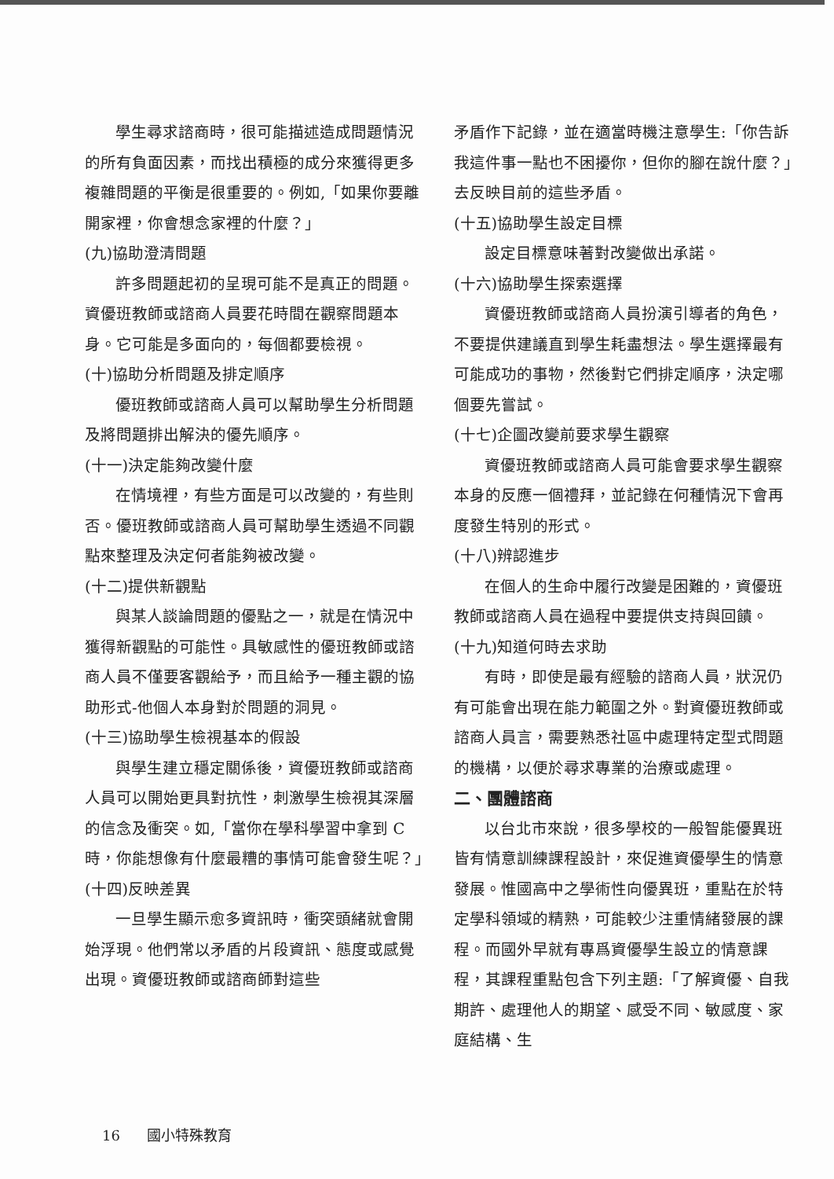學生尋求諮商時，很可能描述造成問題情況的所有負面因素，而找出積極的成分來獲得更多複雜問題的平衡是很重要的。例如,「如果你要離開家裡，你會想念家裡的什麼？」
(九)協助澄清問題
許多問題起初的呈現可能不是真正的問題。資優班教師或諮商人員要花時間在觀察問題本身。它可能是多面向的，每個都要檢視。
(十)協助分析問題及排定順序
優班教師或諮商人員可以幫助學生分析問題及將問題排出解決的優先順序。
(十一)決定能夠改變什麼
在情境裡，有些方面是可以改變的，有些則否。優班教師或諮商人員可幫助學生透過不同觀點來整理及決定何者能夠被改變。
(十二)提供新觀點
與某人談論問題的優點之一，就是在情況中獲得新觀點的可能性。具敏感性的優班教師或諮商人員不僅要客觀給予，而且給予一種主觀的協助形式-他個人本身對於問題的洞見。
(十三)協助學生檢視基本的假設
與學生建立穩定關係後，資優班教師或諮商人員可以開始更具對抗性，刺激學生檢視其深層的信念及衝突。如,「當你在學科學習中拿到 C 時，你能想像有什麼最糟的事情可能會發生呢？」
(十四)反映差異
一旦學生顯示愈多資訊時，衝突頭緒就會開始浮現。他們常以矛盾的片段資訊、態度或感覺出現。資優班教師或諮商師對這些
矛盾作下記錄，並在適當時機注意學生:「你告訴我這件事一點也不困擾你，但你的腳在說什麼？」去反映目前的這些矛盾。
(十五)協助學生設定目標
設定目標意味著對改變做出承諾。
(十六)協助學生探索選擇
資優班教師或諮商人員扮演引導者的角色，不要提供建議直到學生耗盡想法。學生選擇最有可能成功的事物，然後對它們排定順序，決定哪個要先嘗試。
(十七)企圖改變前要求學生觀察
資優班教師或諮商人員可能會要求學生觀察本身的反應一個禮拜，並記錄在何種情況下會再度發生特別的形式。
(十八)辨認進步
在個人的生命中履行改變是困難的，資優班教師或諮商人員在過程中要提供支持與回饋。
(十九)知道何時去求助
有時，即使是最有經驗的諮商人員，狀況仍有可能會出現在能力範圍之外。對資優班教師或諮商人員言，需要熟悉社區中處理特定型式問題的機構，以便於尋求專業的治療或處理。
二、團體諮商
以台北市來說，很多學校的一般智能優異班皆有情意訓練課程設計，來促進資優學生的情意發展。惟國高中之學術性向優異班，重點在於特定學科領域的精熟，可能較少注重情緒發展的課程。而國外早就有專爲資優學生設立的情意課程，其課程重點包含下列主題:「了解資優、自我期許、處理他人的期望、感受不同、敏感度、家庭結構、生
16 國小特殊教育